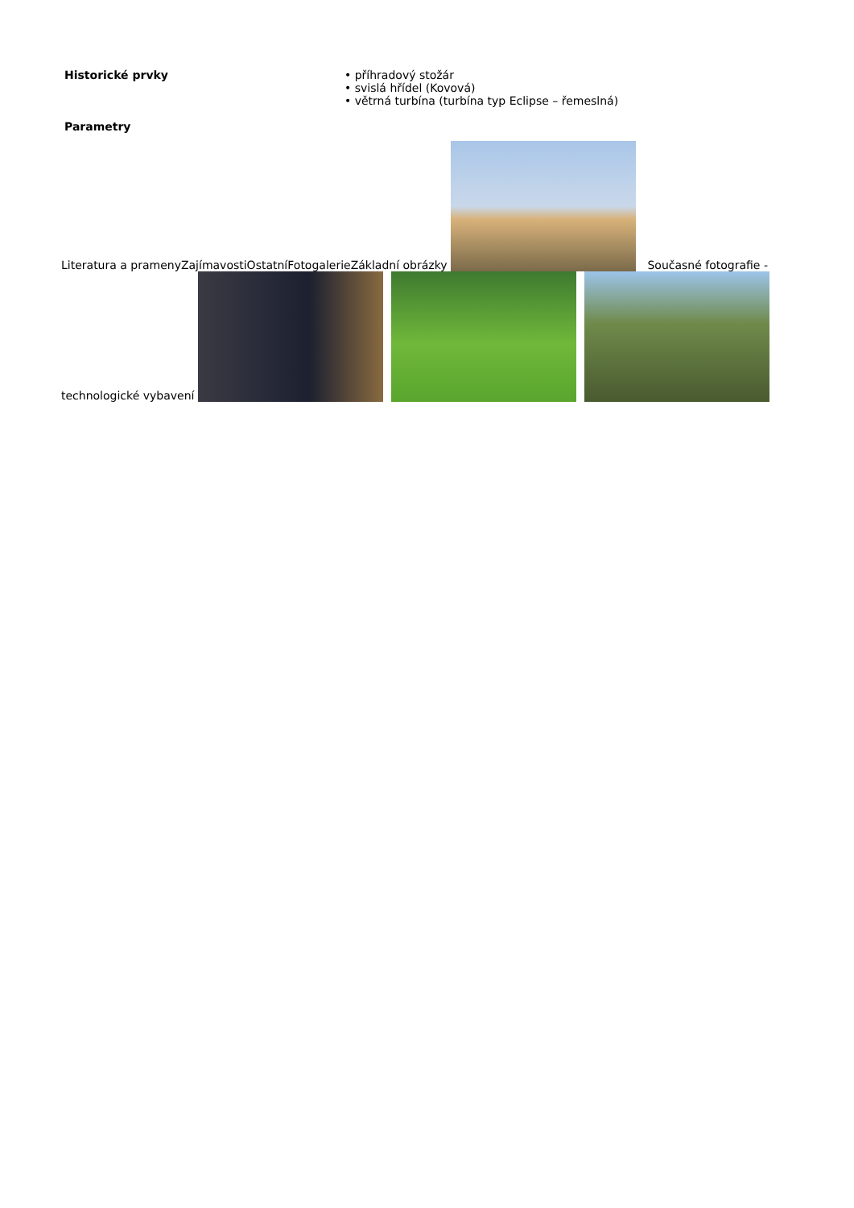| Historické prvky | • příhradový stožár • svislá hřídel (Kovová) • větrná turbína (turbína typ Eclipse – řemeslná) |
| Parametry | |
Literatura a pramenyZajímavostiOstatníFotogalerieZákladní obrázky Současné fotografie - technologické vybavení